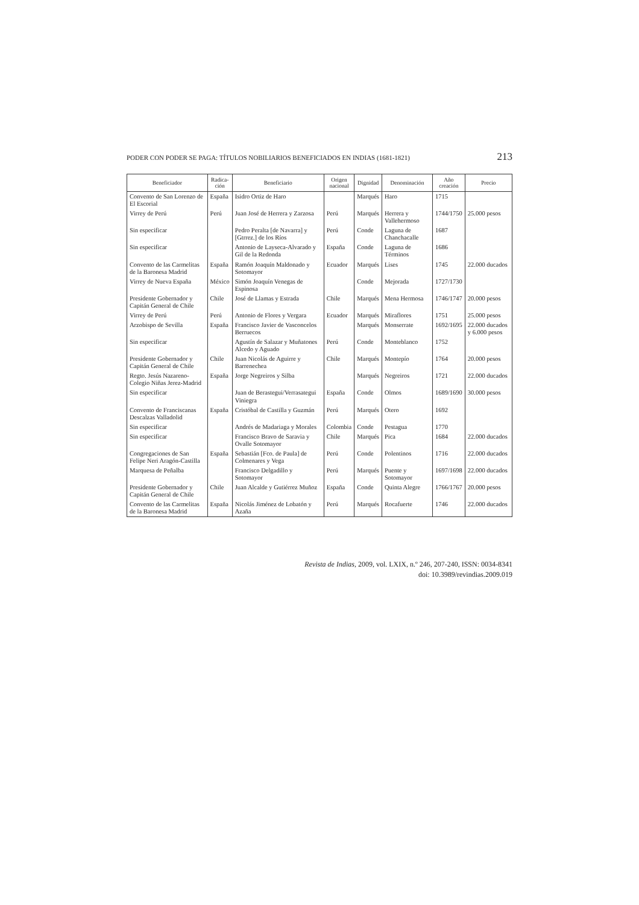PODER CON PODER SE PAGA: TÍTULOS NOBILIARIOS BENEFICIADOS EN INDIAS (1681-1821) 213
| Beneficiador | Radica- ción | Beneficiario | Origen nacional | Dignidad | Denominación | Año creación | Precio |
| --- | --- | --- | --- | --- | --- | --- | --- |
| Convento de San Lorenzo de El Escorial | España | Isidro Ortiz de Haro | | Marqués | Haro | 1715 | |
| Virrey de Perú | Perú | Juan José de Herrera y Zarzosa | Perú | Marqués | Herrera y Vallehermoso | 1744/1750 | 25.000 pesos |
| Sin especificar | | Pedro Peralta [de Navarra] y [Gtrrez.] de los Ríos | Perú | Conde | Laguna de Chanchacalle | 1687 | |
| Sin especificar | | Antonio de Layseca-Alvarado y Gil de la Redonda | España | Conde | Laguna de Términos | 1686 | |
| Convento de las Carmelitas de la Baronesa Madrid | España | Ramón Joaquín Maldonado y Sotomayor | Ecuador | Marqués | Lises | 1745 | 22.000 ducados |
| Virrey de Nueva España | México | Simón Joaquín Venegas de Espinosa | | Conde | Mejorada | 1727/1730 | |
| Presidente Gobernador y Capitán General de Chile | Chile | José de Llamas y Estrada | Chile | Marqués | Mena Hermosa | 1746/1747 | 20.000 pesos |
| Virrey de Perú | Perú | Antonio de Flores y Vergara | Ecuador | Marqués | Miraflores | 1751 | 25.000 pesos |
| Arzobispo de Sevilla | España | Francisco Javier de Vasconcelos Berruecos | | Marqués | Monserrate | 1692/1695 | 22.000 ducados y 6.000 pesos |
| Sin especificar | | Agustín de Salazar y Muñatones Alcedo y Aguado | Perú | Conde | Monteblanco | 1752 | |
| Presidente Gobernador y Capitán General de Chile | Chile | Juan Nicolás de Aguirre y Barrenechea | Chile | Marqués | Montepío | 1764 | 20.000 pesos |
| Regto. Jesús Nazareno-Colegio Niñas Jerez-Madrid | España | Jorge Negreiros y Silba | | Marqués | Negreiros | 1721 | 22.000 ducados |
| Sin especificar | | Juan de Berastegui/Verrasategui Viniegra | España | Conde | Olmos | 1689/1690 | 30.000 pesos |
| Convento de Franciscanas Descalzas Valladolid | España | Cristóbal de Castilla y Guzmán | Perú | Marqués | Otero | 1692 | |
| Sin especificar | | Andrés de Madariaga y Morales | Colombia | Conde | Pestagua | 1770 | |
| Sin especificar | | Francisco Bravo de Saravia y Ovalle Sotomayor | Chile | Marqués | Pica | 1684 | 22.000 ducados |
| Congregaciones de San Felipe Neri Aragón-Castilla | España | Sebastián [Fco. de Paula] de Colmenares y Vega | Perú | Conde | Polentinos | 1716 | 22.000 ducados |
| Marquesa de Peñalba | | Francisco Delgadillo y Sotomayor | Perú | Marqués | Puente y Sotomayor | 1697/1698 | 22.000 ducados |
| Presidente Gobernador y Capitán General de Chile | Chile | Juan Alcalde y Gutiérrez Muñoz | España | Conde | Quinta Alegre | 1766/1767 | 20.000 pesos |
| Convento de las Carmelitas de la Baronesa Madrid | España | Nicolás Jiménez de Lobatón y Azaña | Perú | Marqués | Rocafuerte | 1746 | 22.000 ducados |
Revista de Indias, 2009, vol. LXIX, n.º 246, 207-240, ISSN: 0034-8341
doi: 10.3989/revindias.2009.019